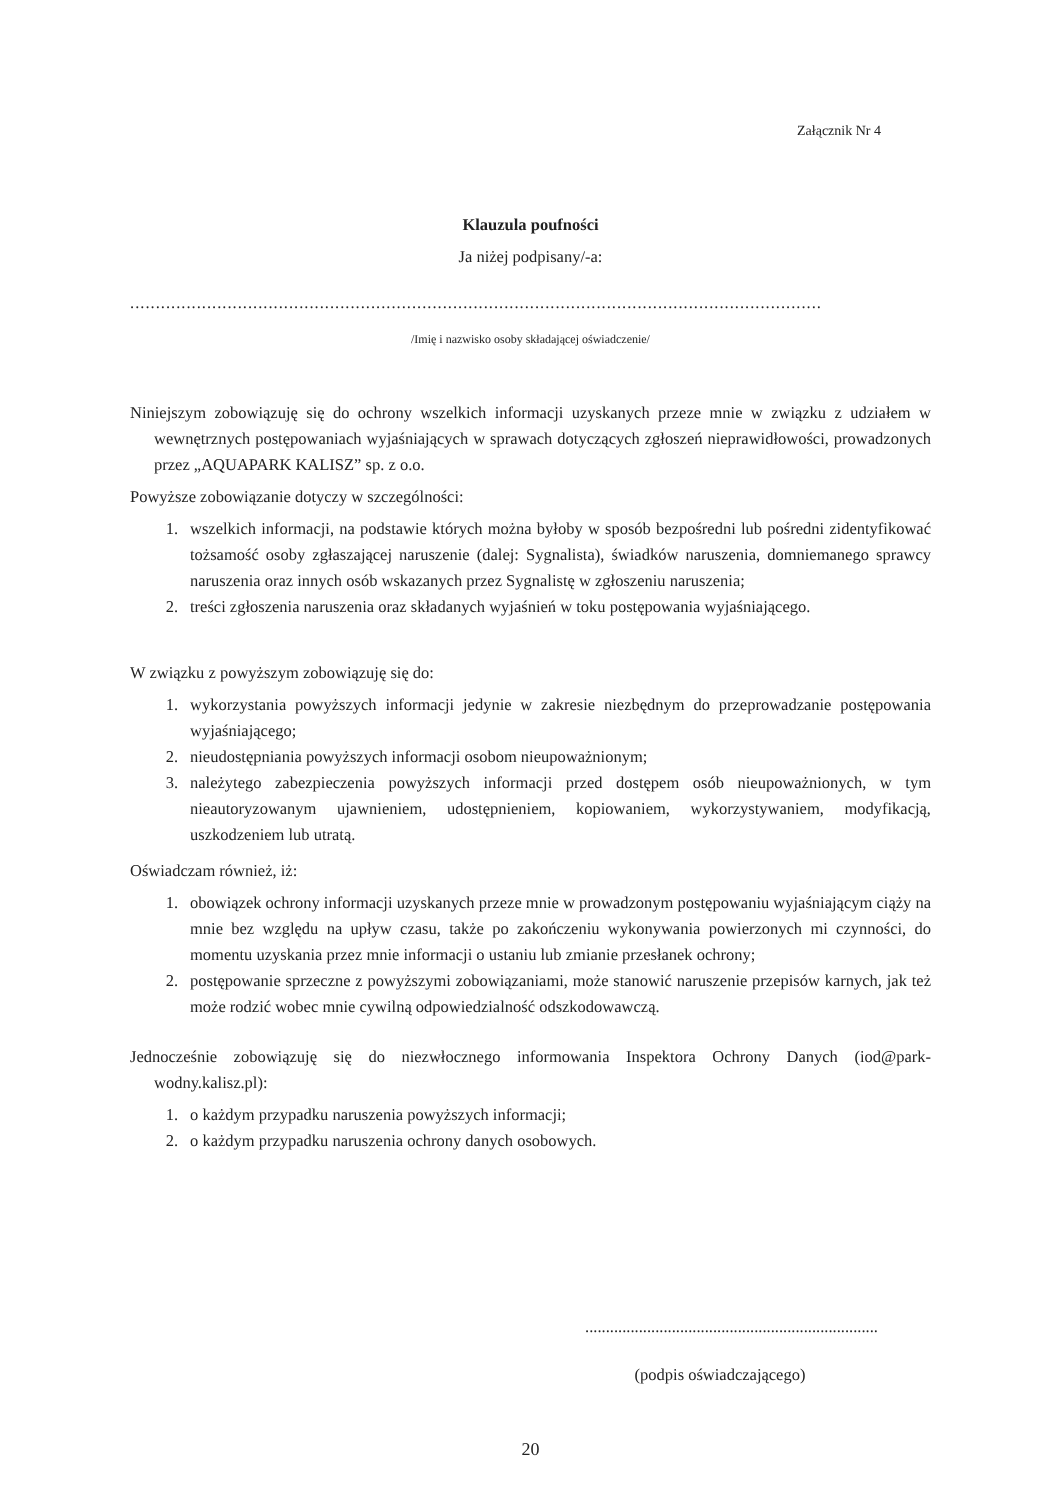Załącznik Nr 4
Klauzula poufności
Ja niżej podpisany/-a:
.......................................................................................................................................
/Imię i nazwisko osoby składającej oświadczenie/
Niniejszym zobowiązuję się do ochrony wszelkich informacji uzyskanych przeze mnie w związku z udziałem w wewnętrznych postępowaniach wyjaśniających w sprawach dotyczących zgłoszeń nieprawidłowości, prowadzonych przez „AQUAPARK KALISZ” sp. z o.o.
Powyższe zobowiązanie dotyczy w szczególności:
1. wszelkich informacji, na podstawie których można byłoby w sposób bezpośredni lub pośredni zidentyfikować tożsamość osoby zgłaszającej naruszenie (dalej: Sygnalista), świadków naruszenia, domniemanego sprawcy naruszenia oraz innych osób wskazanych przez Sygnalistę w zgłoszeniu naruszenia;
2. treści zgłoszenia naruszenia oraz składanych wyjaśnień w toku postępowania wyjaśniającego.
W związku z powyższym zobowiązuję się do:
1. wykorzystania powyższych informacji jedynie w zakresie niezbędnym do przeprowadzanie postępowania wyjaśniającego;
2. nieudostępniania powyższych informacji osobom nieupoważnionym;
3. należytego zabezpieczenia powyższych informacji przed dostępem osób nieupoważnionych, w tym nieautoryzowanym ujawnieniem, udostępnieniem, kopiowaniem, wykorzystywaniem, modyfikacją, uszkodzeniem lub utratą.
Oświadczam również, iż:
1. obowiązek ochrony informacji uzyskanych przeze mnie w prowadzonym postępowaniu wyjaśniającym ciąży na mnie bez względu na upływ czasu, także po zakończeniu wykonywania powierzonych mi czynności, do momentu uzyskania przez mnie informacji o ustaniu lub zmianie przesłanek ochrony;
2. postępowanie sprzeczne z powyższymi zobowiązaniami, może stanowić naruszenie przepisów karnych, jak też może rodzić wobec mnie cywilną odpowiedzialność odszkodowawczą.
Jednocześnie zobowiązuję się do niezwłocznego informowania Inspektora Ochrony Danych (iod@park-wodny.kalisz.pl):
1. o każdym przypadku naruszenia powyższych informacji;
2. o każdym przypadku naruszenia ochrony danych osobowych.
.......................................................................
(podpis oświadczającego)
20